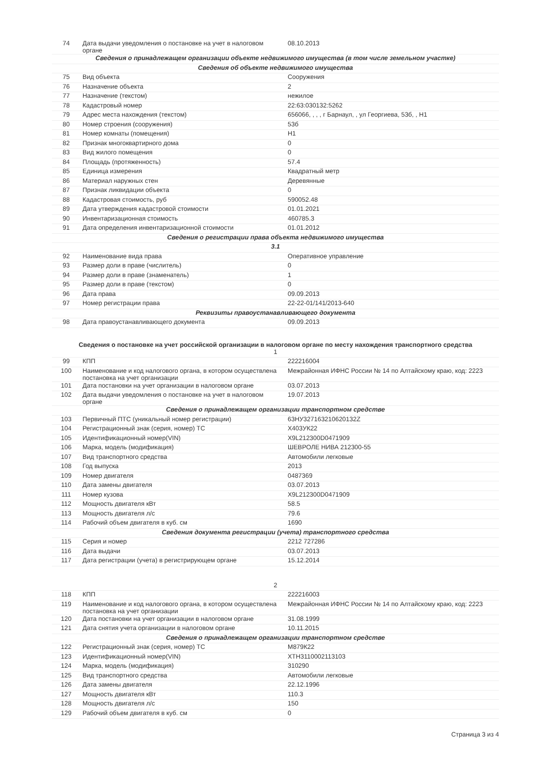| 74 | Дата выдачи уведомления о постановке на учет в налоговом органе | 08.10.2013 |
| Сведения о принадлежащем организации объекте недвижимого имущества (в том числе земельном участке) | | |
| Сведения об объекте недвижимого имущества | | |
| 75 | Вид объекта | Сооружения |
| 76 | Назначение объекта | 2 |
| 77 | Назначение (текстом) | нежилое |
| 78 | Кадастровый номер | 22:63:030132:5262 |
| 79 | Адрес места нахождения (текстом) | 656066, , , , г Барнаул, , ул Георгиева, 53б, , Н1 |
| 80 | Номер строения (сооружения) | 53б |
| 81 | Номер комнаты (помещения) | Н1 |
| 82 | Признак многоквартирного дома | 0 |
| 83 | Вид жилого помещения | 0 |
| 84 | Площадь (протяженность) | 57.4 |
| 85 | Единица измерения | Квадратный метр |
| 86 | Материал наружных стен | Деревянные |
| 87 | Признак ликвидации объекта | 0 |
| 88 | Кадастровая стоимость, руб | 590052.48 |
| 89 | Дата утверждения кадастровой стоимости | 01.01.2021 |
| 90 | Инвентаризационная стоимость | 460785.3 |
| 91 | Дата определения инвентаризационной стоимости | 01.01.2012 |
| Сведения о регистрации права объекта недвижимого имущества | | |
| 3.1 | | |
| 92 | Наименование вида права | Оперативное управление |
| 93 | Размер доли в праве (числитель) | 0 |
| 94 | Размер доли в праве (знаменатель) | 1 |
| 95 | Размер доли в праве (текстом) | 0 |
| 96 | Дата права | 09.09.2013 |
| 97 | Номер регистрации права | 22-22-01/141/2013-640 |
| Реквизиты правоустанавливающего документа | | |
| 98 | Дата правоустанавливающего документа | 09.09.2013 |
Сведения о постановке на учет российской организации в налоговом органе по месту нахождения транспортного средства
| 1 | | |
| 99 | КПП | 222216004 |
| 100 | Наименование и код налогового органа, в котором осуществлена постановка на учет организации | Межрайонная ИФНС России № 14 по Алтайскому краю, код: 2223 |
| 101 | Дата постановки на учет организации в налоговом органе | 03.07.2013 |
| 102 | Дата выдачи уведомления о постановке на учет в налоговом органе | 19.07.2013 |
| Сведения о принадлежащем организации транспортном средстве | | |
| 103 | Первичный ПТС (уникальный номер регистрации) | 63НУ327163210620132Z |
| 104 | Регистрационный знак (серия, номер) ТС | Х403УК22 |
| 105 | Идентификационный номер(VIN) | X9L212300D0471909 |
| 106 | Марка, модель (модификация) | ШЕВРОЛЕ НИВА 212300-55 |
| 107 | Вид транспортного средства | Автомобили легковые |
| 108 | Год выпуска | 2013 |
| 109 | Номер двигателя | 0487369 |
| 110 | Дата замены двигателя | 03.07.2013 |
| 111 | Номер кузова | X9L212300D0471909 |
| 112 | Мощность двигателя кВт | 58.5 |
| 113 | Мощность двигателя л/с | 79.6 |
| 114 | Рабочий объем двигателя в куб. см | 1690 |
| Сведения документа регистрации (учета) транспортного средства | | |
| 115 | Серия и номер | 2212 727286 |
| 116 | Дата выдачи | 03.07.2013 |
| 117 | Дата регистрации (учета) в регистрирующем органе | 15.12.2014 |
| 2 | | |
| 118 | КПП | 222216003 |
| 119 | Наименование и код налогового органа, в котором осуществлена постановка на учет организации | Межрайонная ИФНС России № 14 по Алтайскому краю, код: 2223 |
| 120 | Дата постановки на учет организации в налоговом органе | 31.08.1999 |
| 121 | Дата снятия учета организации в налоговом органе | 10.11.2015 |
| Сведения о принадлежащем организации транспортном средстве | | |
| 122 | Регистрационный знак (серия, номер) ТС | М879К22 |
| 123 | Идентификационный номер(VIN) | XTH3110002113103 |
| 124 | Марка, модель (модификация) | 310290 |
| 125 | Вид транспортного средства | Автомобили легковые |
| 126 | Дата замены двигателя | 22.12.1996 |
| 127 | Мощность двигателя кВт | 110.3 |
| 128 | Мощность двигателя л/с | 150 |
| 129 | Рабочий объем двигателя в куб. см | 0 |
Страница 3 из 4